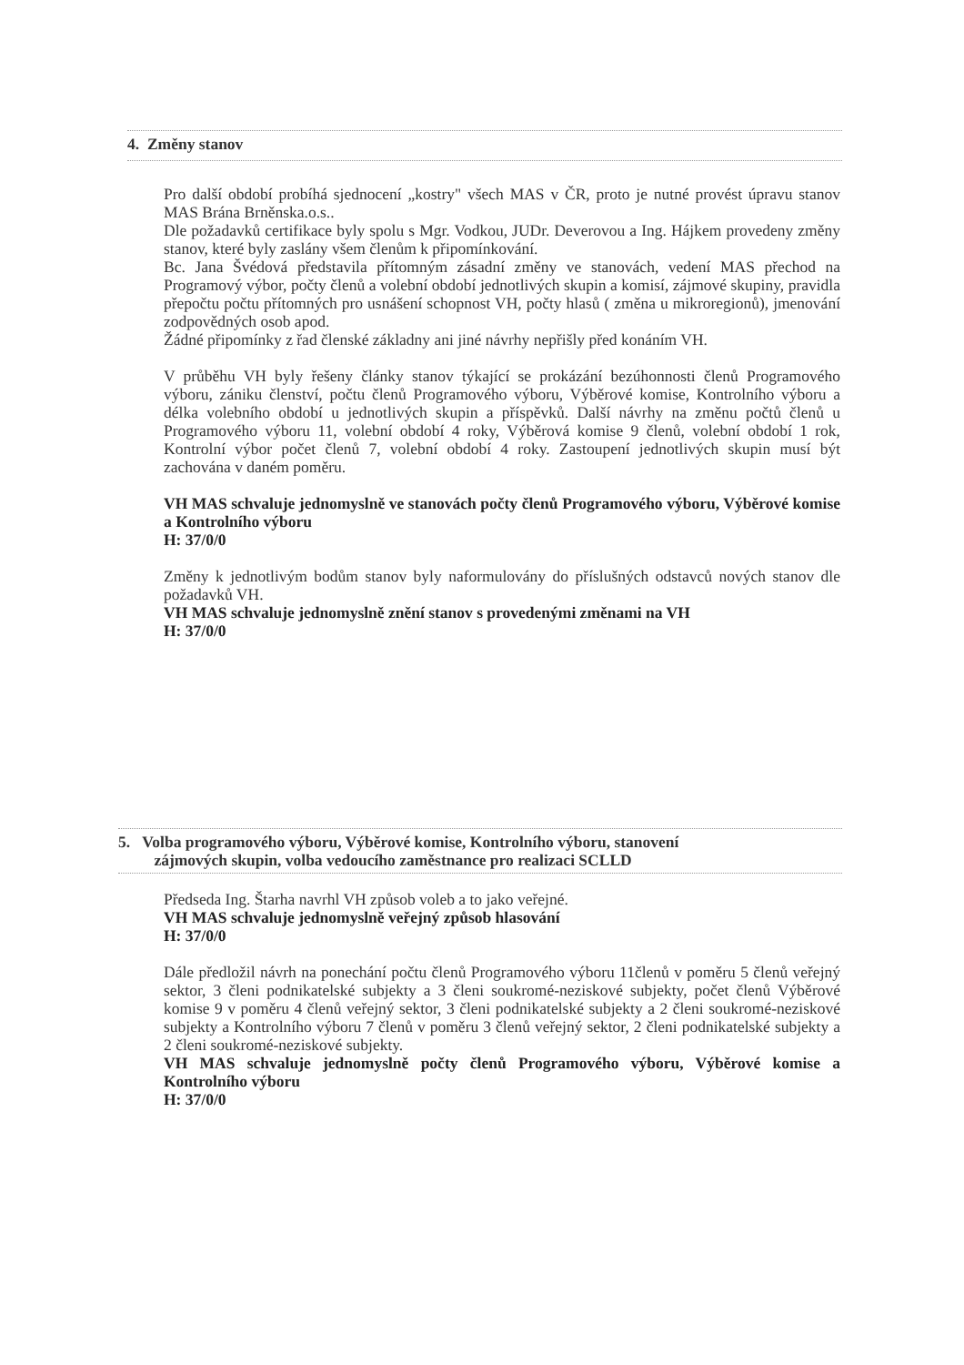4. Změny stanov
Pro další období probíhá sjednocení „kostry" všech MAS v ČR, proto je nutné provést úpravu stanov MAS Brána Brněnska.o.s..
Dle požadavků certifikace byly spolu s Mgr. Vodkou, JUDr. Deverovou a Ing. Hájkem provedeny změny stanov, které byly zaslány všem členům k připomínkování.
Bc. Jana Švédová představila přítomným zásadní změny ve stanovách, vedení MAS přechod na Programový výbor, počty členů a volební období jednotlivých skupin a komisí, zájmové skupiny, pravidla přepočtu počtu přítomných pro usnášení schopnost VH, počty hlasů ( změna u mikroregionů), jmenování zodpovědných osob apod.
Žádné připomínky z řad členské základny ani jiné návrhy nepřišly před konáním VH.
V průběhu VH byly řešeny články stanov týkající se prokázání bezúhonnosti členů Programového výboru, zániku členství, počtu členů Programového výboru, Výběrové komise, Kontrolního výboru a délka volebního období u jednotlivých skupin a příspěvků. Další návrhy na změnu počtů členů u Programového výboru 11, volební období 4 roky, Výběrová komise 9 členů, volební období 1 rok, Kontrolní výbor počet členů 7, volební období 4 roky. Zastoupení jednotlivých skupin musí být zachována v daném poměru.
VH MAS schvaluje jednomyslně ve stanovách počty členů Programového výboru, Výběrové komise a Kontrolního výboru
H: 37/0/0
Změny k jednotlivým bodům stanov byly naformulovány do příslušných odstavců nových stanov dle požadavků VH.
VH MAS schvaluje jednomyslně znění stanov s provedenými změnami na VH
H: 37/0/0
5. Volba programového výboru, Výběrové komise, Kontrolního výboru, stanovení
zájmových skupin, volba vedoucího zaměstnance pro realizaci SCLLD
Předseda Ing. Štarha navrhl VH způsob voleb a to jako veřejné.
VH MAS schvaluje jednomyslně veřejný způsob hlasování
H: 37/0/0
Dále předložil návrh na ponechání počtu členů Programového výboru 11členů v poměru 5 členů veřejný sektor, 3 členi podnikatelské subjekty a 3 členi soukromé-neziskové subjekty, počet členů Výběrové komise 9 v poměru 4 členů veřejný sektor, 3 členi podnikatelské subjekty a 2 členi soukromé-neziskové subjekty a Kontrolního výboru 7 členů v poměru 3 členů veřejný sektor, 2 členi podnikatelské subjekty a 2 členi soukromé-neziskové subjekty.
VH MAS schvaluje jednomyslně počty členů Programového výboru, Výběrové komise a Kontrolního výboru
H: 37/0/0